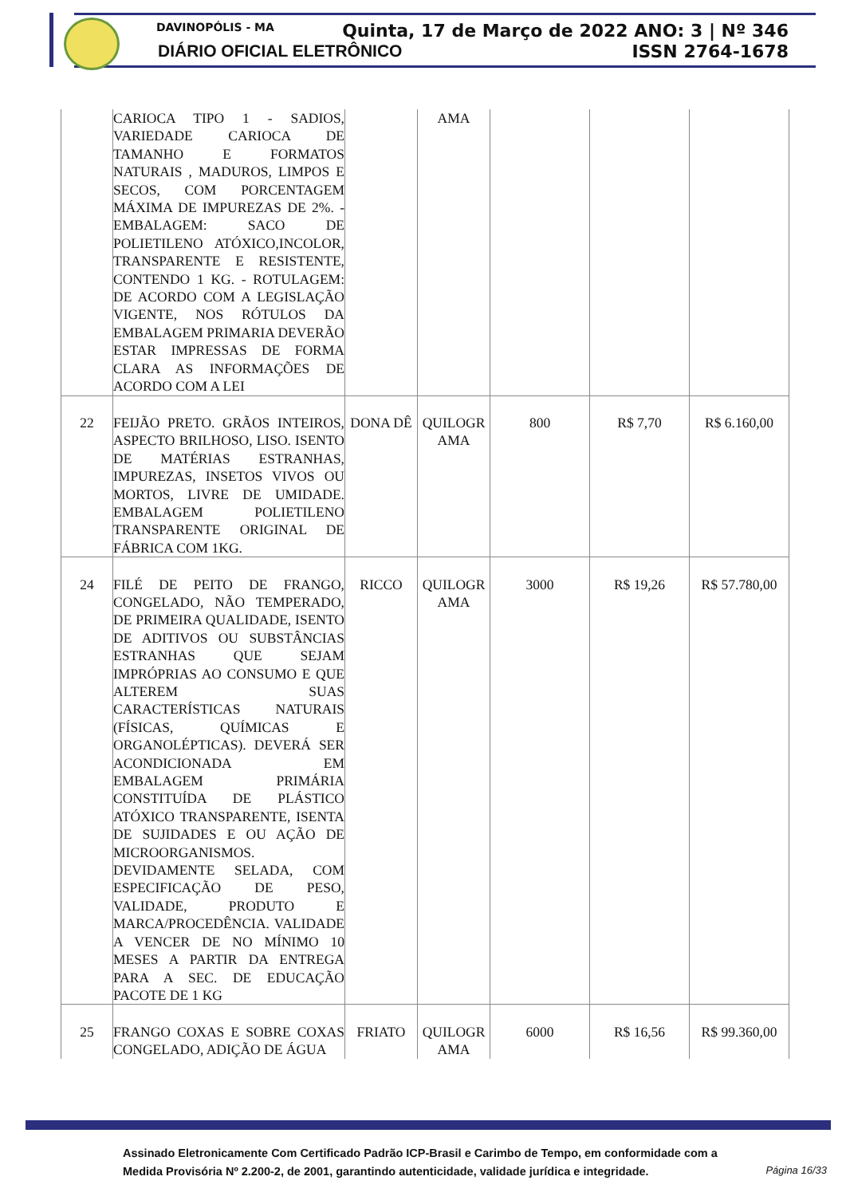DAVINOPÓLIS - MA
DIÁRIO OFICIAL ELETRÔNICO
Quinta, 17 de Março de 2022 ANO: 3 | Nº 346
ISSN 2764-1678
| | CARIOCA TIPO 1 - SADIOS, VARIEDADE CARIOCA DE TAMANHO E FORMATOS NATURAIS , MADUROS, LIMPOS E SECOS, COM PORCENTAGEM MÁXIMA DE IMPUREZAS DE 2%. - EMBALAGEM: SACO DE POLIETILENO ATÓXICO,INCOLOR, TRANSPARENTE E RESISTENTE, CONTENDO 1 KG. - ROTULAGEM: DE ACORDO COM A LEGISLAÇÃO VIGENTE, NOS RÓTULOS DA EMBALAGEM PRIMARIA DEVERÃO ESTAR IMPRESSAS DE FORMA CLARA AS INFORMAÇÕES DE ACORDO COM A LEI | | AMA | | | |
| 22 | FEIJÃO PRETO. GRÃOS INTEIROS, ASPECTO BRILHOSO, LISO. ISENTO DE MATÉRIAS ESTRANHAS, IMPUREZAS, INSETOS VIVOS OU MORTOS, LIVRE DE UMIDADE. EMBALAGEM POLIETILENO TRANSPARENTE ORIGINAL DE FÁBRICA COM 1KG. | DONA DÊ | QUILOGR AMA | 800 | R$ 7,70 | R$ 6.160,00 |
| 24 | FILÉ DE PEITO DE FRANGO, CONGELADO, NÃO TEMPERADO, DE PRIMEIRA QUALIDADE, ISENTO DE ADITIVOS OU SUBSTÂNCIAS ESTRANHAS QUE SEJAM IMPRÓPRIAS AO CONSUMO E QUE ALTEREM SUAS CARACTERÍSTICAS NATURAIS (FÍSICAS, QUÍMICAS E ORGANOLÉPTICAS). DEVERÁ SER ACONDICIONADA EM EMBALAGEM PRIMÁRIA CONSTITUÍDA DE PLÁSTICO ATÓXICO TRANSPARENTE, ISENTA DE SUJIDADES E OU AÇÃO DE MICROORGANISMOS. DEVIDAMENTE SELADA, COM ESPECIFICAÇÃO DE PESO, VALIDADE, PRODUTO E MARCA/PROCEDÊNCIA. VALIDADE A VENCER DE NO MÍNIMO 10 MESES A PARTIR DA ENTREGA PARA A SEC. DE EDUCAÇÃO PACOTE DE 1 KG | RICCO | QUILOGR AMA | 3000 | R$ 19,26 | R$ 57.780,00 |
| 25 | FRANGO COXAS E SOBRE COXAS CONGELADO, ADIÇÃO DE ÁGUA | FRIATO | QUILOGR AMA | 6000 | R$ 16,56 | R$ 99.360,00 |
Assinado Eletronicamente Com Certificado Padrão ICP-Brasil e Carimbo de Tempo, em conformidade com a
Medida Provisória Nº 2.200-2, de 2001, garantindo autenticidade, validade jurídica e integridade.
Página 16/33